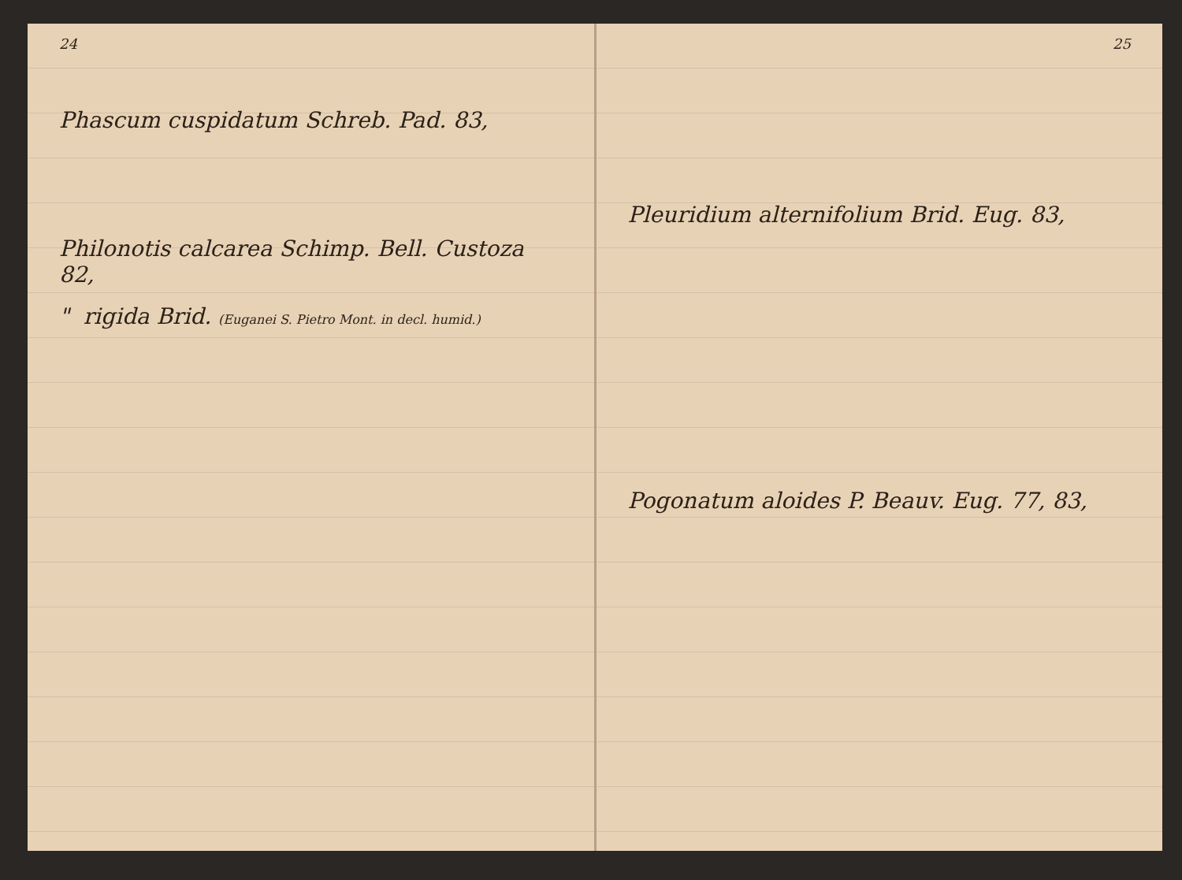24
Phascum cuspidatum Schreb. Pad. 83,
Philonotis calcarea Schimp. Bell. Custoza 82,
" rigida Brid. (Euganei S. Pietro Mont. in decl. humid.)
25
Pleuridium alternifolium Brid. Eug. 83,
Pogonatum aloides P. Beauv. Eug. 77, 83,